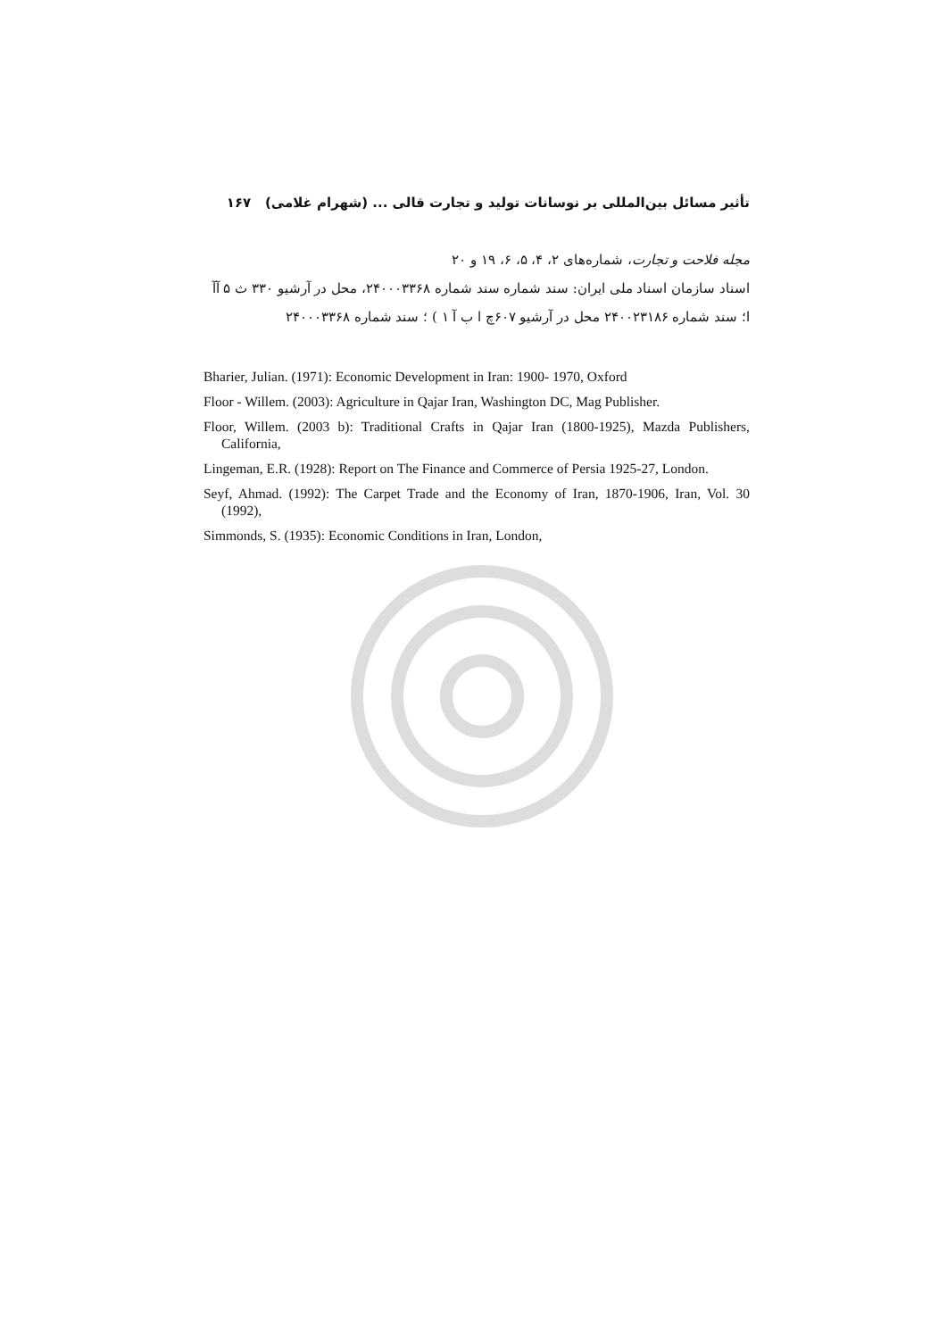تأثیر مسائل بین‌المللی بر نوسانات تولید و تجارت قالی ... (شهرام غلامی) ۱۶۷
مجله فلاحت و تجارت، شماره‌های ۲، ۴، ۵، ۶، ۱۹ و ۲۰
اسناد سازمان اسناد ملی ایران: سند شماره سند شماره ۲۴۰۰۰۳۳۶۸، محل در آرشیو ۳۳۰ ث ۵ آآ ا؛ سند شماره ۲۴۰۰۲۳۱۸۶ محل در آرشیو ۶۰۷چ ا ب آ ۱ ) ؛ سند شماره ۲۴۰۰۰۳۳۶۸
Bharier, Julian. (1971): Economic Development in Iran: 1900- 1970, Oxford
Floor - Willem. (2003): Agriculture in Qajar Iran, Washington DC, Mag Publisher.
Floor, Willem. (2003 b): Traditional Crafts in Qajar Iran (1800-1925), Mazda Publishers, California,
Lingeman, E.R. (1928): Report on The Finance and Commerce of Persia 1925-27, London.
Seyf, Ahmad. (1992): The Carpet Trade and the Economy of Iran, 1870-1906, Iran, Vol. 30 (1992),
Simmonds, S. (1935): Economic Conditions in Iran, London,